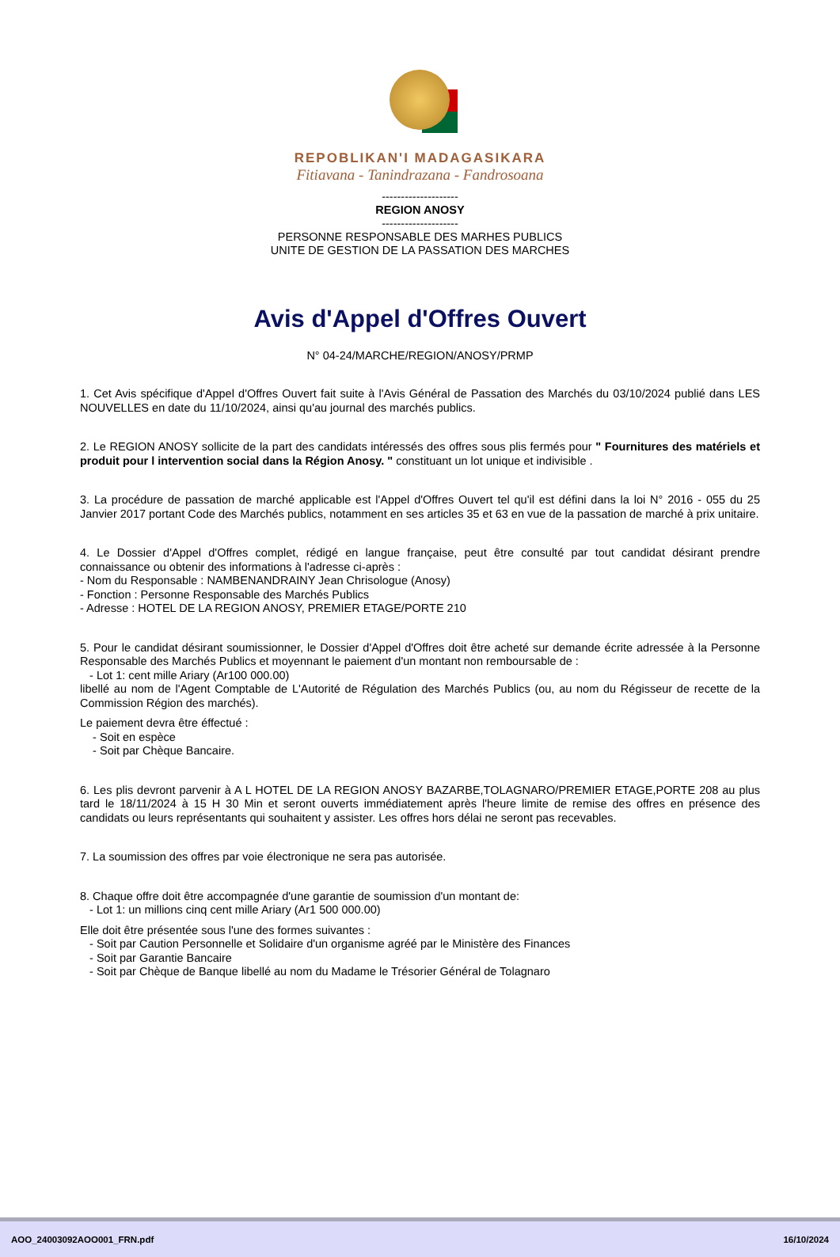REPOBLIKAN'I MADAGASIKARA
Fitiavana - Tanindrazana - Fandrosoana
--------------------
REGION ANOSY
--------------------
PERSONNE RESPONSABLE DES MARHES PUBLICS
UNITE DE GESTION DE LA PASSATION DES MARCHES
Avis d'Appel d'Offres Ouvert
N° 04-24/MARCHE/REGION/ANOSY/PRMP
1. Cet Avis spécifique d'Appel d'Offres Ouvert fait suite à l'Avis Général de Passation des Marchés du 03/10/2024 publié dans LES NOUVELLES en date du 11/10/2024, ainsi qu'au journal des marchés publics.
2. Le REGION ANOSY sollicite de la part des candidats intéressés des offres sous plis fermés pour " Fournitures des matériels et produit pour l intervention social dans la Région Anosy. " constituant un lot unique et indivisible .
3. La procédure de passation de marché applicable est l'Appel d'Offres Ouvert tel qu'il est défini dans la loi N° 2016 - 055 du 25 Janvier 2017 portant Code des Marchés publics, notamment en ses articles 35 et 63 en vue de la passation de marché à prix unitaire.
4. Le Dossier d'Appel d'Offres complet, rédigé en langue française, peut être consulté par tout candidat désirant prendre connaissance ou obtenir des informations à l'adresse ci-après :
- Nom du Responsable : NAMBENANDRAINY Jean Chrisologue (Anosy)
- Fonction : Personne Responsable des Marchés Publics
- Adresse : HOTEL DE LA REGION ANOSY, PREMIER ETAGE/PORTE 210
5. Pour le candidat désirant soumissionner, le Dossier d'Appel d'Offres doit être acheté sur demande écrite adressée à la Personne Responsable des Marchés Publics et moyennant le paiement d'un montant non remboursable de :
- Lot 1: cent mille Ariary (Ar100 000.00)
libellé au nom de l'Agent Comptable de L'Autorité de Régulation des Marchés Publics (ou, au nom du Régisseur de recette de la Commission Région des marchés).
Le paiement devra être éffectué :
- Soit en espèce
- Soit par Chèque Bancaire.
6. Les plis devront parvenir à A L HOTEL DE LA REGION ANOSY BAZARBE,TOLAGNARO/PREMIER ETAGE,PORTE 208 au plus tard le 18/11/2024 à 15 H 30 Min et seront ouverts immédiatement après l'heure limite de remise des offres en présence des candidats ou leurs représentants qui souhaitent y assister. Les offres hors délai ne seront pas recevables.
7. La soumission des offres par voie électronique ne sera pas autorisée.
8. Chaque offre doit être accompagnée d'une garantie de soumission d'un montant de:
- Lot 1: un millions cinq cent mille Ariary (Ar1 500 000.00)
Elle doit être présentée sous l'une des formes suivantes :
- Soit par Caution Personnelle et Solidaire d'un organisme agréé par le Ministère des Finances
- Soit par Garantie Bancaire
- Soit par Chèque de Banque libellé au nom du Madame le Trésorier Général de Tolagnaro
AOO_24003092AOO001_FRN.pdf 16/10/2024